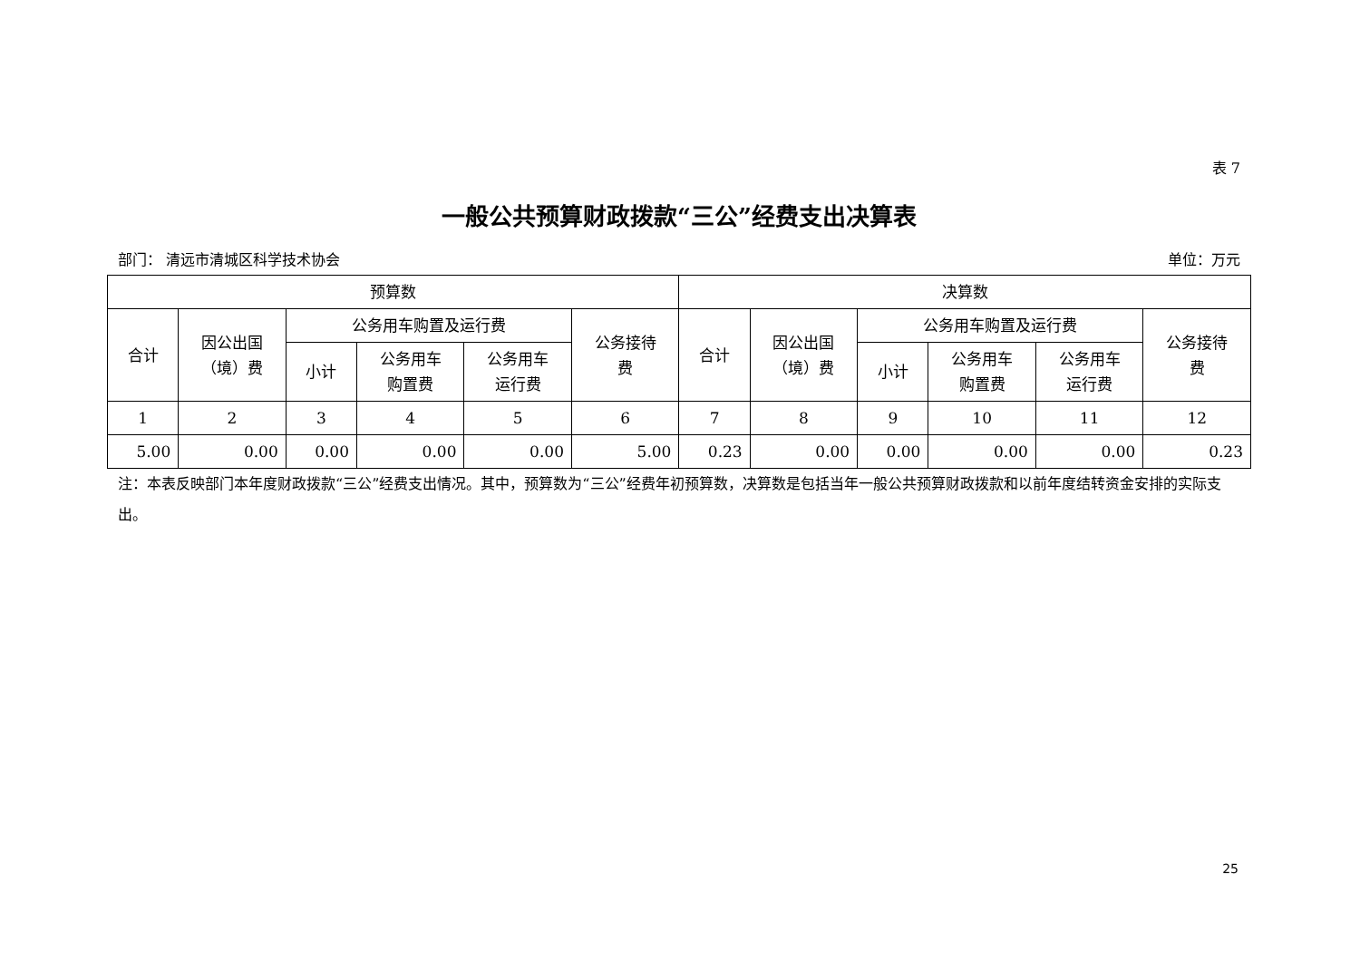表 7
一般公共预算财政拨款“三公”经费支出决算表
部门： 清远市清城区科学技术协会 单位：万元
| 预算数 | | | | | | 决算数 | | | | | |
| --- | --- | --- | --- | --- | --- | --- | --- | --- | --- | --- | --- |
| 合计 | 因公出国 （境）费 | 公务用车购置及运行费 | | | 公务接待 费 | 合计 | 因公出国 （境）费 | 公务用车购置及运行费 | | | 公务接待 费 |
| | | 小计 | 公务用车 购置费 | 公务用车 运行费 | | | | 小计 | 公务用车 购置费 | 公务用车 运行费 | |
| 1 | 2 | 3 | 4 | 5 | 6 | 7 | 8 | 9 | 10 | 11 | 12 |
| 5.00 | 0.00 | 0.00 | 0.00 | 0.00 | 5.00 | 0.23 | 0.00 | 0.00 | 0.00 | 0.00 | 0.23 |
注：本表反映部门本年度财政拨款“三公”经费支出情况。其中，预算数为“三公”经费年初预算数，决算数是包括当年一般公共预算财政拨款和以前年度结转资金安排的实际支出。
25